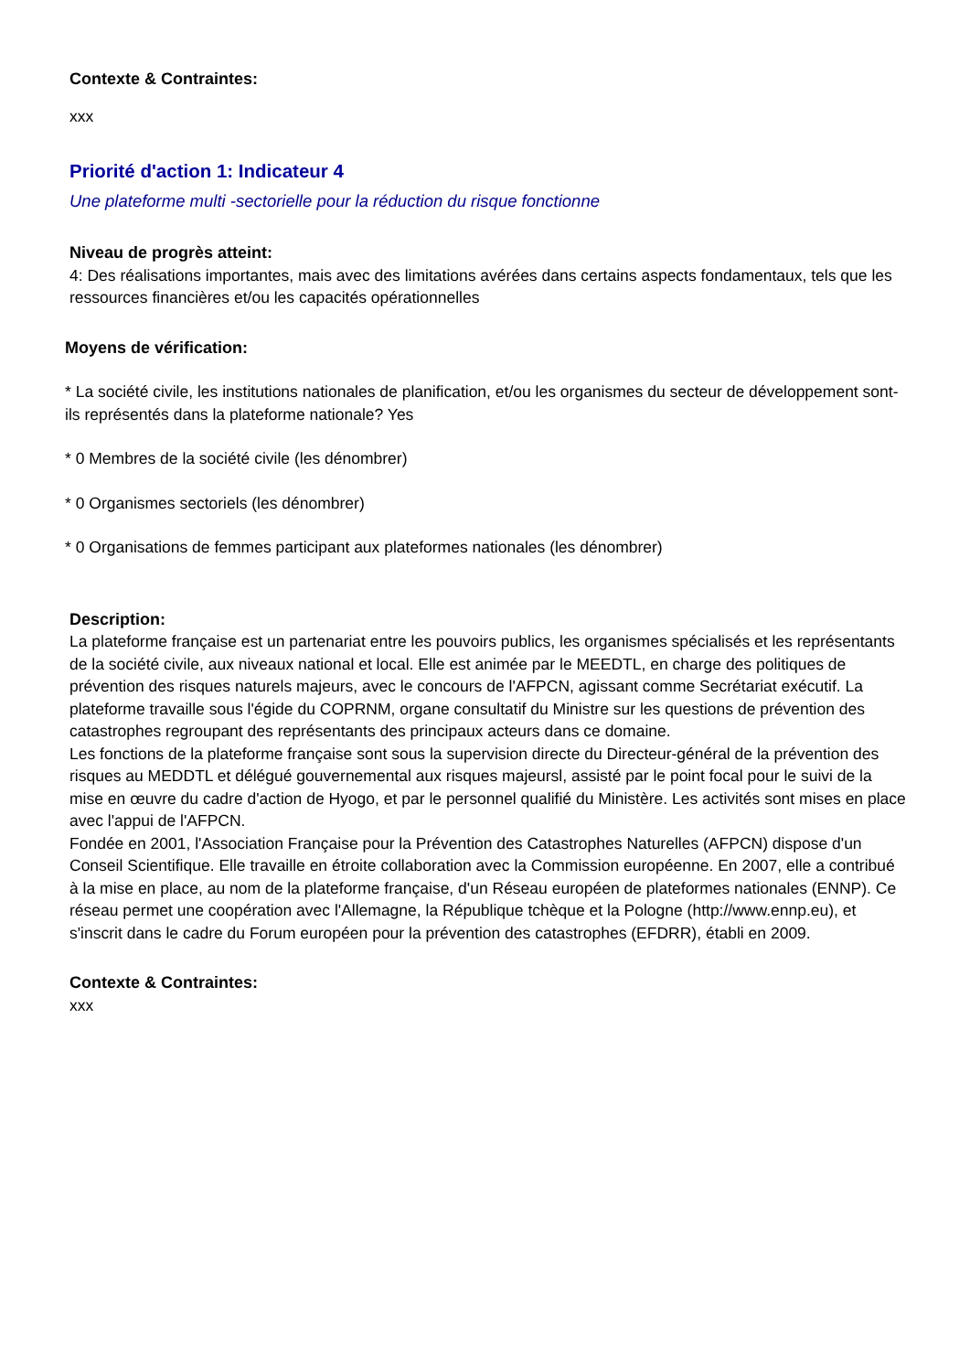Contexte & Contraintes:
xxx
Priorité d'action 1: Indicateur 4
Une plateforme multi -sectorielle pour la réduction du risque fonctionne
Niveau de progrès atteint:
4: Des réalisations importantes, mais avec des limitations avérées dans certains aspects fondamentaux, tels que les ressources financières et/ou les capacités opérationnelles
Moyens de vérification:
* La société civile, les institutions nationales de planification, et/ou les organismes du secteur de développement sont-ils représentés dans la plateforme nationale? Yes
* 0 Membres de la société civile (les dénombrer)
* 0 Organismes sectoriels (les dénombrer)
* 0 Organisations de femmes participant aux plateformes nationales (les dénombrer)
Description:
La plateforme française est un partenariat entre les pouvoirs publics, les organismes spécialisés et les représentants de la société civile, aux niveaux national et local. Elle est animée par le MEEDTL, en charge des politiques de prévention des risques naturels majeurs, avec le concours de l'AFPCN, agissant comme Secrétariat exécutif. La plateforme travaille sous l'égide du COPRNM, organe consultatif du Ministre sur les questions de prévention des catastrophes regroupant des représentants des principaux acteurs dans ce domaine.
Les fonctions de la plateforme française sont sous la supervision directe du Directeur-général de la prévention des risques au MEDDTL et délégué gouvernemental aux risques majeursl, assisté par le point focal pour le suivi de la mise en œuvre du cadre d'action de Hyogo, et par le personnel qualifié du Ministère. Les activités sont mises en place avec l'appui de l'AFPCN.
Fondée en 2001, l'Association Française pour la Prévention des Catastrophes Naturelles (AFPCN) dispose d'un Conseil Scientifique. Elle travaille en étroite collaboration avec la Commission européenne. En 2007, elle a contribué à la mise en place, au nom de la plateforme française, d'un Réseau européen de plateformes nationales (ENNP). Ce réseau permet une coopération avec l'Allemagne, la République tchèque et la Pologne (http://www.ennp.eu), et s'inscrit dans le cadre du Forum européen pour la prévention des catastrophes (EFDRR), établi en 2009.
Contexte & Contraintes:
xxx